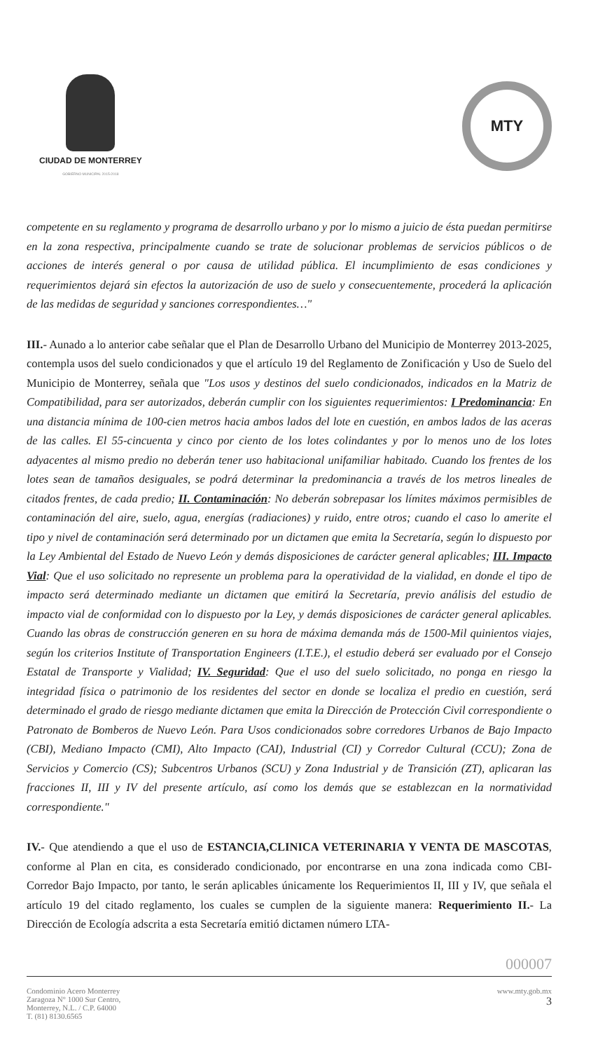CIUDAD DE MONTERREY
GOBIERNO MUNICIPAL 2015-2018
MTY
competente en su reglamento y programa de desarrollo urbano y por lo mismo a juicio de ésta puedan permitirse en la zona respectiva, principalmente cuando se trate de solucionar problemas de servicios públicos o de acciones de interés general o por causa de utilidad pública. El incumplimiento de esas condiciones y requerimientos dejará sin efectos la autorización de uso de suelo y consecuentemente, procederá la aplicación de las medidas de seguridad y sanciones correspondientes…"
III.- Aunado a lo anterior cabe señalar que el Plan de Desarrollo Urbano del Municipio de Monterrey 2013-2025, contempla usos del suelo condicionados y que el artículo 19 del Reglamento de Zonificación y Uso de Suelo del Municipio de Monterrey, señala que "Los usos y destinos del suelo condicionados, indicados en la Matriz de Compatibilidad, para ser autorizados, deberán cumplir con los siguientes requerimientos: I Predominancia: En una distancia mínima de 100-cien metros hacia ambos lados del lote en cuestión, en ambos lados de las aceras de las calles. El 55-cincuenta y cinco por ciento de los lotes colindantes y por lo menos uno de los lotes adyacentes al mismo predio no deberán tener uso habitacional unifamiliar habitado. Cuando los frentes de los lotes sean de tamaños desiguales, se podrá determinar la predominancia a través de los metros lineales de citados frentes, de cada predio; II. Contaminación: No deberán sobrepasar los límites máximos permisibles de contaminación del aire, suelo, agua, energías (radiaciones) y ruido, entre otros; cuando el caso lo amerite el tipo y nivel de contaminación será determinado por un dictamen que emita la Secretaría, según lo dispuesto por la Ley Ambiental del Estado de Nuevo León y demás disposiciones de carácter general aplicables; III. Impacto Vial: Que el uso solicitado no represente un problema para la operatividad de la vialidad, en donde el tipo de impacto será determinado mediante un dictamen que emitirá la Secretaría, previo análisis del estudio de impacto vial de conformidad con lo dispuesto por la Ley, y demás disposiciones de carácter general aplicables. Cuando las obras de construcción generen en su hora de máxima demanda más de 1500-Mil quinientos viajes, según los criterios Institute of Transportation Engineers (I.T.E.), el estudio deberá ser evaluado por el Consejo Estatal de Transporte y Vialidad; IV. Seguridad: Que el uso del suelo solicitado, no ponga en riesgo la integridad física o patrimonio de los residentes del sector en donde se localiza el predio en cuestión, será determinado el grado de riesgo mediante dictamen que emita la Dirección de Protección Civil correspondiente o Patronato de Bomberos de Nuevo León. Para Usos condicionados sobre corredores Urbanos de Bajo Impacto (CBI), Mediano Impacto (CMI), Alto Impacto (CAI), Industrial (CI) y Corredor Cultural (CCU); Zona de Servicios y Comercio (CS); Subcentros Urbanos (SCU) y Zona Industrial y de Transición (ZT), aplicaran las fracciones II, III y IV del presente artículo, así como los demás que se establezcan en la normatividad correspondiente."
IV.- Que atendiendo a que el uso de ESTANCIA,CLINICA VETERINARIA Y VENTA DE MASCOTAS, conforme al Plan en cita, es considerado condicionado, por encontrarse en una zona indicada como CBI-Corredor Bajo Impacto, por tanto, le serán aplicables únicamente los Requerimientos II, III y IV, que señala el artículo 19 del citado reglamento, los cuales se cumplen de la siguiente manera: Requerimiento II.- La Dirección de Ecología adscrita a esta Secretaría emitió dictamen número LTA-
000007
Condominio Acero Monterrey
Zaragoza N° 1000 Sur Centro,
Monterrey, N.L. / C.P. 64000
T. (81) 8130.6565
www.mty.gob.mx
3